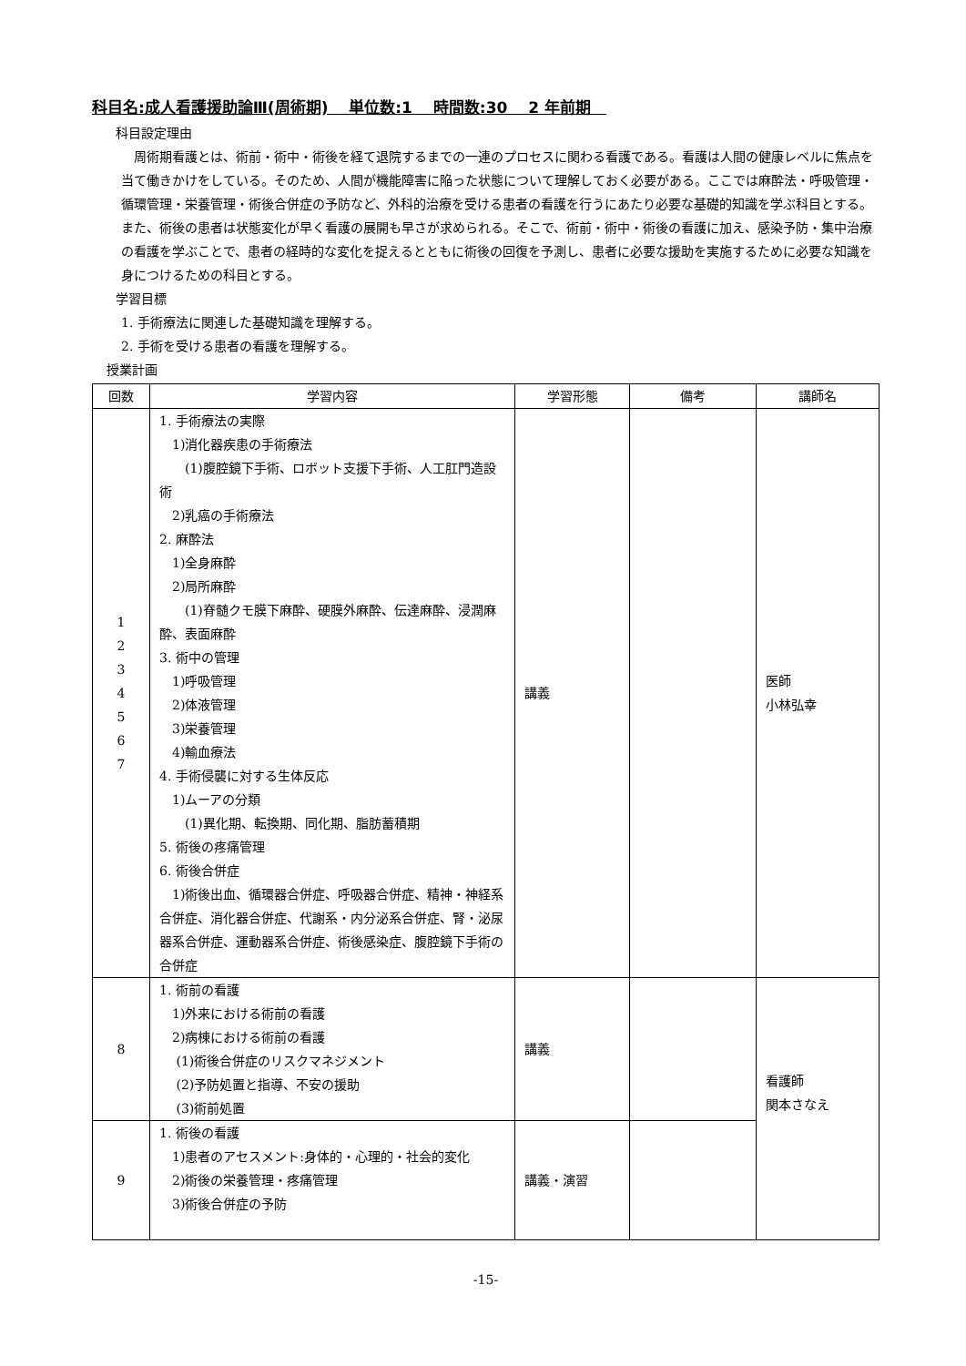科目名:成人看護援助論Ⅲ(周術期)　 単位数:1　 時間数:30　 2 年前期　
科目設定理由
　周術期看護とは、術前・術中・術後を経て退院するまでの一連のプロセスに関わる看護である。看護は人間の健康レベルに焦点を当て働きかけをしている。そのため、人間が機能障害に陥った状態について理解しておく必要がある。ここでは麻酔法・呼吸管理・循環管理・栄養管理・術後合併症の予防など、外科的治療を受ける患者の看護を行うにあたり必要な基礎的知識を学ぶ科目とする。また、術後の患者は状態変化が早く看護の展開も早さが求められる。そこで、術前・術中・術後の看護に加え、感染予防・集中治療の看護を学ぶことで、患者の経時的な変化を捉えるとともに術後の回復を予測し、患者に必要な援助を実施するために必要な知識を身につけるための科目とする。
学習目標
1. 手術療法に関連した基礎知識を理解する。
2. 手術を受ける患者の看護を理解する。
授業計画
| 回数 | 学習内容 | 学習形態 | 備考 | 講師名 |
| --- | --- | --- | --- | --- |
| 1 2 3 4 5 6 7 | 1. 手術療法の実際 1)消化器疾患の手術療法 (1)腹腔鏡下手術、ロボット支援下手術、人工肛門造設術 2)乳癌の手術療法 2. 麻酔法 1)全身麻酔 2)局所麻酔 (1)脊髄クモ膜下麻酔、硬膜外麻酔、伝達麻酔、浸潤麻酔、表面麻酔 3. 術中の管理 1)呼吸管理 2)体液管理 3)栄養管理 4)輸血療法 4. 手術侵襲に対する生体反応 1)ムーアの分類 (1)異化期、転換期、同化期、脂肪蓄積期 5. 術後の疼痛管理 6. 術後合併症 1)術後出血、循環器合併症、呼吸器合併症、精神・神経系合併症、消化器合併症、代謝系・内分泌系合併症、腎・泌尿器系合併症、運動器系合併症、術後感染症、腹腔鏡下手術の合併症 | 講義 | | 医師 小林弘幸 |
| 8 | 1. 術前の看護 1)外来における術前の看護 2)病棟における術前の看護 (1)術後合併症のリスクマネジメント (2)予防処置と指導、不安の援助 (3)術前処置 | 講義 | | 看護師 関本さなえ |
| 9 | 1. 術後の看護 1)患者のアセスメント:身体的・心理的・社会的変化 2)術後の栄養管理・疼痛管理 3)術後合併症の予防 | 講義・演習 | | |
-15-